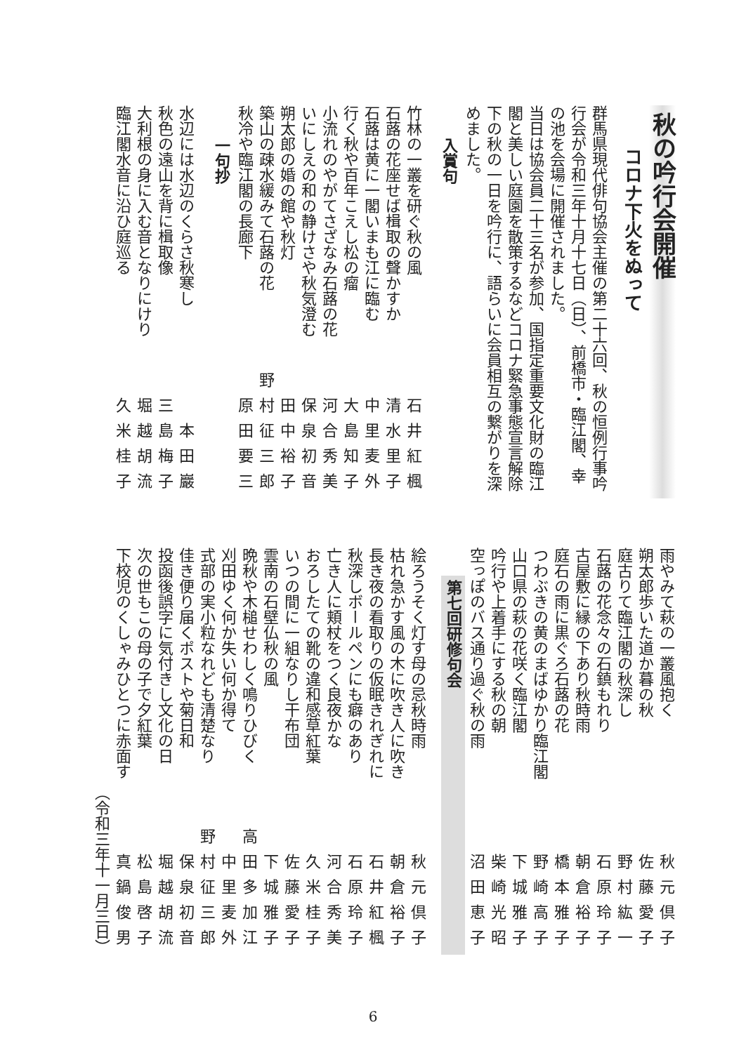秋の吟行会開催
コロナ下火をぬって
群馬県現代俳句協会主催の第二十六回、秋の恒例行事吟行会が令和三年十月十七日（日）、前橋市・臨江閣、幸の池を会場に開催されました。
当日は協会員二十三名が参加、国指定重要文化財の臨江閣と美しい庭園を散策するなどコロナ緊急事態宣言解除下の秋の一日を吟行に、語らいに会員相互の繋がりを深めました。
入賞句
竹林の一叢を研ぐ秋の風 石井紅楓
石蕗の花座せば楫取の聲かすか 清水里子
石蕗は黄に一閣いまも江に臨む 中里麦外
行く秋や百年こえし松の瘤 大島知子
小流れのやがてさざなみ石蕗の花 河合秀美
いにしえの和の静けさや秋気澄む 保泉初音
朔太郎の婚の館や秋灯 田中裕子
築山の疎水緩みて石蕗の花 野村征三郎
秋冷や臨江閣の長廊下 原田要三
一句抄
水辺には水辺のくらさ秋寒し 本田巖
秋色の遠山を背に楫取像 三島梅子
大利根の身に入む音となりにけり 堀越胡流
臨江閣水音に沿ひ庭巡る 久米桂子
雨やみて萩の一叢風抱く 秋元倶子
朔太郎歩いた道か暮の秋 佐藤愛子
庭古りて臨江閣の秋深し 野村紘一
石蕗の花念々の石鎮もれり 石原玲子
古屋敷に縁の下あり秋時雨 朝倉裕子
庭石の雨に黒ぐろ石蕗の花 橋本雅子
つわぶきの黄のまばゆかり臨江閣 野崎高子
山口県の萩の花咲く臨江閣 下城雅子
吟行や上着手にする秋の朝 柴崎光昭
空っぽのバス通り過ぐ秋の雨 沼田恵子
第七回研修句会
絵ろうそく灯す母の忌秋時雨 秋元倶子
枯れ急かす風の木に吹き人に吹き 朝倉裕子
長き夜の看取りの仮眠きれぎれに 石井紅楓
秋深しボールペンにも癖のあり 石原玲子
亡き人に頬杖をつく良夜かな 河合秀美
おろしたての靴の違和感草紅葉 久米桂子
いつの間に一組なりし干布団 佐藤愛子
雲南の石壁仏秋の風 下城雅子
晩秋や木槌せわしく鳴りひびく 高田多加江
刈田ゆく何か失い何か得て 中里麦外
式部の実小粒なれども清楚なり 野村征三郎
佳き便り届くポストや菊日和 保泉初音
投函後誤字に気付きし文化の日 堀越胡流
次の世もこの母の子で夕紅葉 松島啓子
下校児のくしゃみひとつに赤面す 真鍋俊男
（令和三年十一月三日）
6